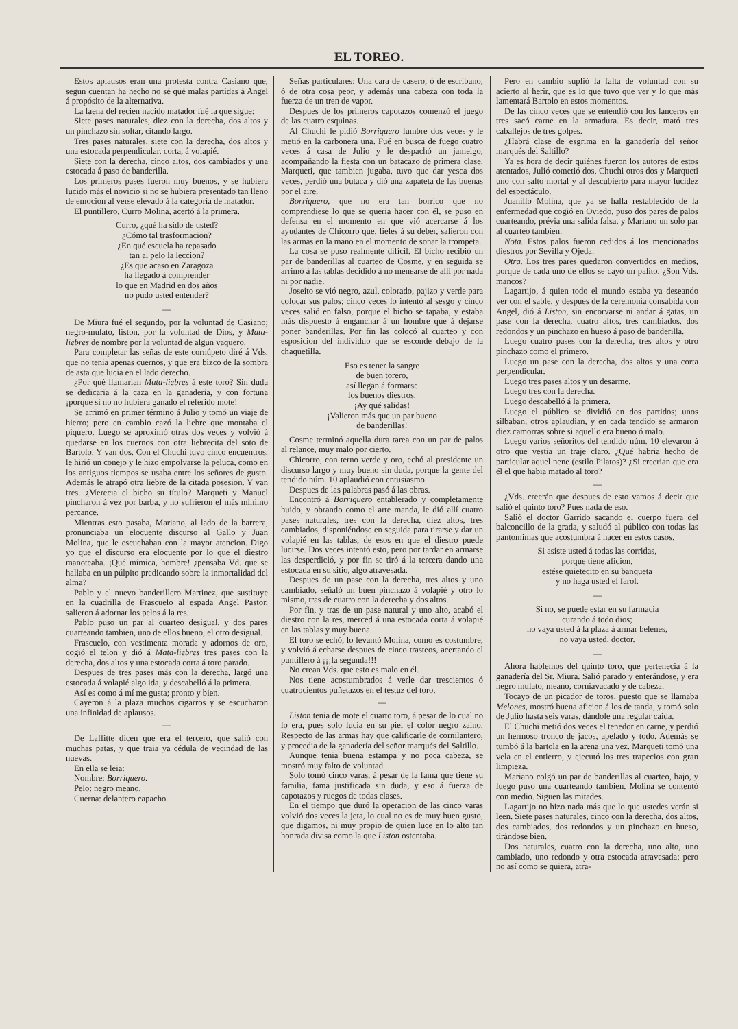EL TOREO.
Estos aplausos eran una protesta contra Casiano que, segun cuentan ha hecho no sé qué malas partidas á Angel á propósito de la alternativa.
La faena del recien nacido matador fué la que sigue:
Siete pases naturales, diez con la derecha, dos altos y un pinchazo sin soltar, citando largo.
Tres pases naturales, siete con la derecha, dos altos y una estocada perpendicular, corta, á volapié.
Siete con la derecha, cinco altos, dos cambiados y una estocada á paso de banderilla.
Los primeros pases fueron muy buenos, y se hubiera lucido más el novicio si no se hubiera presentado tan lleno de emocion al verse elevado á la categoría de matador.
El puntillero, Curro Molina, acertó á la primera.
Curro, ¿qué ha sido de usted?
¿Cómo tal trasformacion?
¿En qué escuela ha repasado
tan al pelo la leccion?
¿Es que acaso en Zaragoza
ha llegado á comprender
lo que en Madrid en dos años
no pudo usted entender?
—
De Miura fué el segundo, por la voluntad de Casiano; negro-mulato, liston, por la voluntad de Dios, y Mata-liebres de nombre por la voluntad de algun vaquero.
Para completar las señas de este cornúpeto diré á Vds. que no tenia apenas cuernos, y que era bizco de la sombra de asta que lucia en el lado derecho.
¿Por qué llamarian Mata-liebres á este toro? Sin duda se dedicaria á la caza en la ganadería, y con fortuna ¡porque si no no hubiera ganado el referido mote!
Se arrimó en primer término á Julio y tomó un viaje de hierro; pero en cambio cazó la liebre que montaba el piquero. Luego se aproximó otras dos veces y volvió á quedarse en los cuernos con otra liebrecita del soto de Bartolo. Y van dos. Con el Chuchi tuvo cinco encuentros, le hirió un conejo y le hizo empolvarse la peluca, como en los antiguos tiempos se usaba entre los señores de gusto. Además le atrapó otra liebre de la citada posesion. Y van tres. ¿Merecia el bicho su título? Marqueti y Manuel pincharon á vez por barba, y no sufrieron el más mínimo percance.
Mientras esto pasaba, Mariano, al lado de la barrera, pronunciaba un elocuente discurso al Gallo y Juan Molina, que le escuchaban con la mayor atencion. Digo yo que el discurso era elocuente por lo que el diestro manoteaba. ¡Qué mímica, hombre! ¿pensaba Vd. que se hallaba en un púlpito predicando sobre la inmortalidad del alma?
Pablo y el nuevo banderillero Martinez, que sustituye en la cuadrilla de Frascuelo al espada Angel Pastor, salieron á adornar los pelos á la res.
Pablo puso un par al cuarteo desigual, y dos pares cuarteando tambien, uno de ellos bueno, el otro desigual.
Frascuelo, con vestimenta morada y adornos de oro, cogió el telon y dió á Mata-liebres tres pases con la derecha, dos altos y una estocada corta á toro parado.
Despues de tres pases más con la derecha, largó una estocada á volapié algo ida, y descabelló á la primera.
Así es como á mí me gusta; pronto y bien.
Cayeron á la plaza muchos cigarros y se escucharon una infinidad de aplausos.
—
De Laffitte dicen que era el tercero, que salió con muchas patas, y que traia ya cédula de vecindad de las nuevas.
En ella se leia:
Nombre: Borriquero.
Pelo: negro meano.
Cuerna: delantero capacho.
Señas particulares: Una cara de casero, ó de escribano, ó de otra cosa peor, y además una cabeza con toda la fuerza de un tren de vapor.
Despues de los primeros capotazos comenzó el juego de las cuatro esquinas.
Al Chuchi le pidió Borriquero lumbre dos veces y le metió en la carbonera una. Fué en busca de fuego cuatro veces á casa de Julio y le despachó un jamelgo, acompañando la fiesta con un batacazo de primera clase. Marqueti, que tambien jugaba, tuvo que dar yesca dos veces, perdió una butaca y dió una zapateta de las buenas por el aire.
Borriquero, que no era tan borrico que no comprendiese lo que se queria hacer con él, se puso en defensa en el momento en que vió acercarse á los ayudantes de Chicorro que, fieles á su deber, salieron con las armas en la mano en el momento de sonar la trompeta.
La cosa se puso realmente difícil. El bicho recibió un par de banderillas al cuarteo de Cosme, y en seguida se arrimó á las tablas decidido á no menearse de allí por nada ni por nadie.
Joseito se vió negro, azul, colorado, pajizo y verde para colocar sus palos; cinco veces lo intentó al sesgo y cinco veces salió en falso, porque el bicho se tapaba, y estaba más dispuesto á enganchar á un hombre que á dejarse poner banderillas. Por fin las colocó al cuarteo y con esposicion del indivíduo que se esconde debajo de la chaquetilla.
Eso es tener la sangre
de buen torero,
así llegan á formarse
los buenos diestros.
¡Ay qué salidas!
¡Valieron más que un par bueno
de banderillas!
Cosme terminó aquella dura tarea con un par de palos al relance, muy malo por cierto.
Chicorro, con terno verde y oro, echó al presidente un discurso largo y muy bueno sin duda, porque la gente del tendido núm. 10 aplaudió con entusiasmo.
Despues de las palabras pasó á las obras.
Encontró á Borriquero entablerado y completamente huido, y obrando como el arte manda, le dió allí cuatro pases naturales, tres con la derecha, diez altos, tres cambiados, disponiéndose en seguida para tirarse y dar un volapié en las tablas, de esos en que el diestro puede lucirse. Dos veces intentó esto, pero por tardar en armarse las desperdició, y por fin se tiró á la tercera dando una estocada en su sitio, algo atravesada.
Despues de un pase con la derecha, tres altos y uno cambiado, señaló un buen pinchazo á volapié y otro lo mismo, tras de cuatro con la derecha y dos altos.
Por fin, y tras de un pase natural y uno alto, acabó el diestro con la res, merced á una estocada corta á volapié en las tablas y muy buena.
El toro se echó, lo levantó Molina, como es costumbre, y volvió á echarse despues de cinco trasteos, acertando el puntillero á ¡¡¡la segunda!!!
No crean Vds. que esto es malo en él.
Nos tiene acostumbrados á verle dar trescientos ó cuatrocientos puñetazos en el testuz del toro.
—
Liston tenia de mote el cuarto toro, á pesar de lo cual no lo era, pues solo lucia en su piel el color negro zaino. Respecto de las armas hay que calificarle de cornilantero, y procedia de la ganadería del señor marqués del Saltillo.
Aunque tenia buena estampa y no poca cabeza, se mostró muy falto de voluntad.
Solo tomó cinco varas, á pesar de la fama que tiene su familia, fama justificada sin duda, y eso á fuerza de capotazos y ruegos de todas clases.
En el tiempo que duró la operacion de las cinco varas volvió dos veces la jeta, lo cual no es de muy buen gusto, que digamos, ni muy propio de quien luce en lo alto tan honrada divisa como la que Liston ostentaba.
Pero en cambio suplió la falta de voluntad con su acierto al herir, que es lo que tuvo que ver y lo que más lamentará Bartolo en estos momentos.
De las cinco veces que se entendió con los lanceros en tres sacó carne en la armadura. Es decir, mató tres caballejos de tres golpes.
¿Habrá clase de esgrima en la ganadería del señor marqués del Saltillo?
Ya es hora de decir quiénes fueron los autores de estos atentados, Julió cometió dos, Chuchi otros dos y Marqueti uno con salto mortal y al descubierto para mayor lucidez del espectáculo.
Juanillo Molina, que ya se halla restablecido de la enfermedad que cogió en Oviedo, puso dos pares de palos cuarteando, prévia una salida falsa, y Mariano un solo par al cuarteo tambien.
Nota. Estos palos fueron cedidos á los mencionados diestros por Sevilla y Ojeda.
Otra. Los tres pares quedaron convertidos en medios, porque de cada uno de ellos se cayó un palito. ¿Son Vds. mancos?
Lagartijo, á quien todo el mundo estaba ya deseando ver con el sable, y despues de la ceremonia consabida con Angel, dió á Liston, sin encorvarse ni andar á gatas, un pase con la derecha, cuatro altos, tres cambiados, dos redondos y un pinchazo en hueso á paso de banderilla.
Luego cuatro pases con la derecha, tres altos y otro pinchazo como el primero.
Luego un pase con la derecha, dos altos y una corta perpendicular.
Luego tres pases altos y un desarme.
Luego tres con la derecha.
Luego descabelló á la primera.
Luego el público se dividió en dos partidos; unos silbaban, otros aplaudian, y en cada tendido se armaron diez camorras sobre si aquello era bueno ó malo.
Luego varios señoritos del tendido núm. 10 elevaron á otro que vestia un traje claro. ¿Qué habria hecho de particular aquel nene (estilo Pilatos)? ¿Si creerian que era él el que habia matado al toro?
—
¿Vds. creerán que despues de esto vamos á decir que salió el quinto toro? Pues nada de eso.
Salió el doctor Garrido sacando el cuerpo fuera del balconcillo de la grada, y saludó al público con todas las pantomimas que acostumbra á hacer en estos casos.
Si asiste usted á todas las corridas,
porque tiene aficion,
estése quietecito en su banqueta
y no haga usted el farol.
—
Si no, se puede estar en su farmacia
curando á todo dios;
no vaya usted á la plaza á armar belenes,
no vaya usted, doctor.
—
Ahora hablemos del quinto toro, que pertenecia á la ganadería del Sr. Miura. Salió parado y enterándose, y era negro mulato, meano, corniavacado y de cabeza.
Tocayo de un picador de toros, puesto que se llamaba Melones, mostró buena aficion á los de tanda, y tomó solo de Julio hasta seis varas, dándole una regular caida.
El Chuchi metió dos veces el tenedor en carne, y perdió un hermoso tronco de jacos, apelado y todo. Además se tumbó á la bartola en la arena una vez. Marqueti tomó una vela en el entierro, y ejecutó los tres trapecios con gran limpieza.
Mariano colgó un par de banderillas al cuarteo, bajo, y luego puso una cuarteando tambien. Molina se contentó con medio. Siguen las mitades.
Lagartijo no hizo nada más que lo que ustedes verán si leen. Siete pases naturales, cinco con la derecha, dos altos, dos cambiados, dos redondos y un pinchazo en hueso, tirándose bien.
Dos naturales, cuatro con la derecha, uno alto, uno cambiado, uno redondo y otra estocada atravesada; pero no así como se quiera, atra-